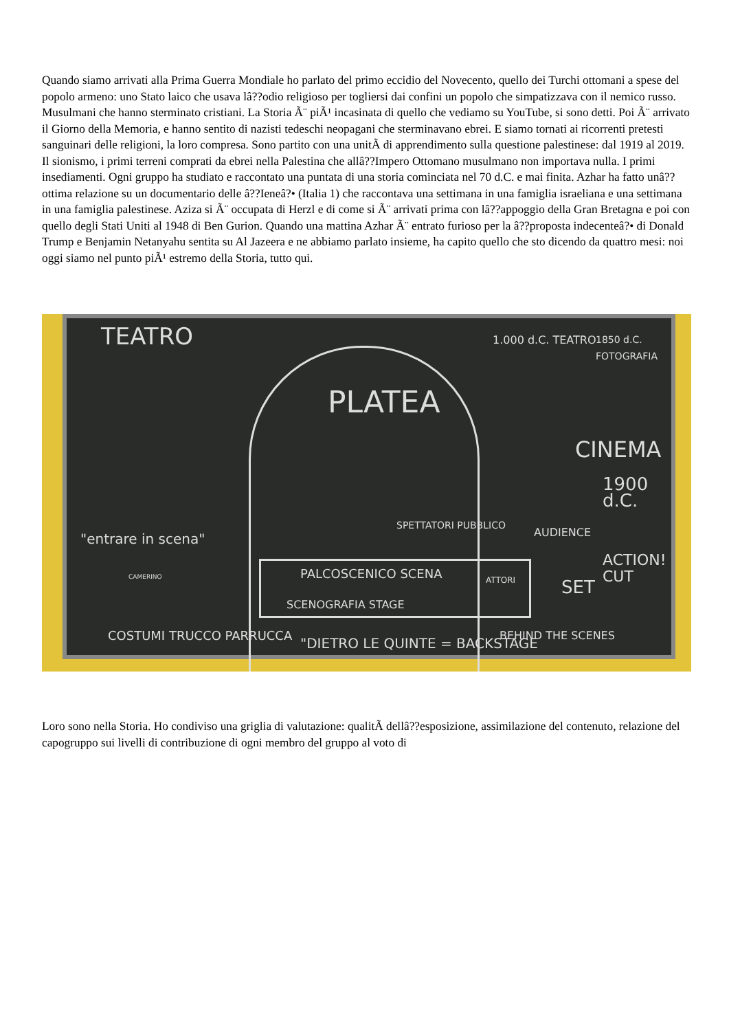Quando siamo arrivati alla Prima Guerra Mondiale ho parlato del primo eccidio del Novecento, quello dei Turchi ottomani a spese del popolo armeno: uno Stato laico che usava lâ??odio religioso per togliersi dai confini un popolo che simpatizzava con il nemico russo. Musulmani che hanno sterminato cristiani. La Storia Ã¨ piÃ¹ incasinata di quello che vediamo su YouTube, si sono detti. Poi Ã¨ arrivato il Giorno della Memoria, e hanno sentito di nazisti tedeschi neopagani che sterminavano ebrei. E siamo tornati ai ricorrenti pretesti sanguinari delle religioni, la loro compresa. Sono partito con una unitÃ di apprendimento sulla questione palestinese: dal 1919 al 2019. Il sionismo, i primi terreni comprati da ebrei nella Palestina che allâ??Impero Ottomano musulmano non importava nulla. I primi insediamenti. Ogni gruppo ha studiato e raccontato una puntata di una storia cominciata nel 70 d.C. e mai finita. Azhar ha fatto unâ??ottima relazione su un documentario delle â??Ieneâ?• (Italia 1) che raccontava una settimana in una famiglia israeliana e una settimana in una famiglia palestinese. Aziza si Ã¨ occupata di Herzl e di come si Ã¨ arrivati prima con lâ??appoggio della Gran Bretagna e poi con quello degli Stati Uniti al 1948 di Ben Gurion. Quando una mattina Azhar Ã¨ entrato furioso per la â??proposta indecenteâ?• di Donald Trump e Benjamin Netanyahu sentita su Al Jazeera e ne abbiamo parlato insieme, ha capito quello che sto dicendo da quattro mesi: noi oggi siamo nel punto piÃ¹ estremo della Storia, tutto qui.
TEATRO 1.000 d.C. TEATRO 1850 d.C. FOTOGRAFIA
PLATEA
CINEMA
1900 d.C.
SPETTATORI PUBBLICO
AUDIENCE
"entrare in scena"
ACTION! CUT
PALCOSCENICO SCENA ATTORI
SET
SCENOGRAFIA STAGE
CAMERINO
BEHIND THE SCENES
COSTUMI TRUCCO PARRUCCA
"DIETRO LE QUINTE = BACKSTAGE
Loro sono nella Storia. Ho condiviso una griglia di valutazione: qualitÃ dellâ??esposizione, assimilazione del contenuto, relazione del capogruppo sui livelli di contribuzione di ogni membro del gruppo al voto di